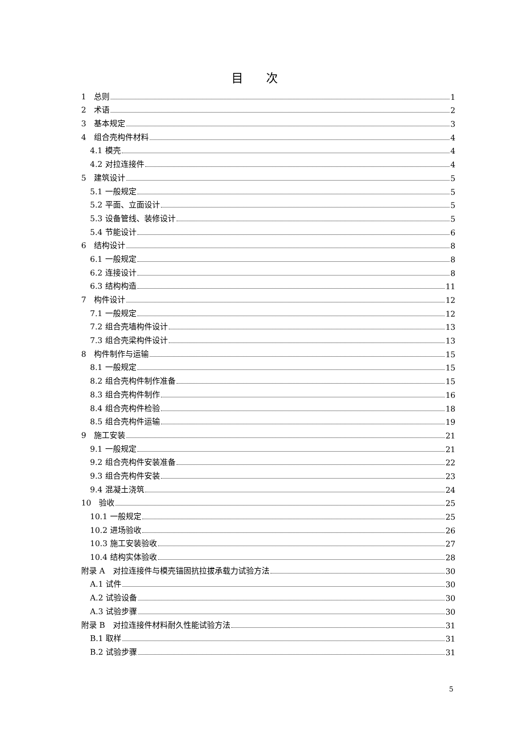目 次
1　总则 1
2　术语 2
3　基本规定 3
4　组合壳构件材料 4
4.1 模壳 4
4.2 对拉连接件 4
5　建筑设计 5
5.1 一般规定 5
5.2 平面、立面设计 5
5.3 设备管线、装修设计 5
5.4 节能设计 6
6　结构设计 8
6.1 一般规定 8
6.2 连接设计 8
6.3 结构构造 11
7　构件设计 12
7.1 一般规定 12
7.2 组合壳墙构件设计 13
7.3 组合壳梁构件设计 13
8　构件制作与运输 15
8.1 一般规定 15
8.2 组合壳构件制作准备 15
8.3 组合壳构件制作 16
8.4 组合壳构件检验 18
8.5 组合壳构件运输 19
9　施工安装 21
9.1 一般规定 21
9.2 组合壳构件安装准备 22
9.3 组合壳构件安装 23
9.4 混凝土浇筑 24
10　验收 25
10.1 一般规定 25
10.2 进场验收 26
10.3 施工安装验收 27
10.4 结构实体验收 28
附录 A　对拉连接件与模壳锚固抗拉拔承载力试验方法 30
A.1 试件 30
A.2 试验设备 30
A.3 试验步骤 30
附录 B　对拉连接件材料耐久性能试验方法 31
B.1 取样 31
B.2 试验步骤 31
5